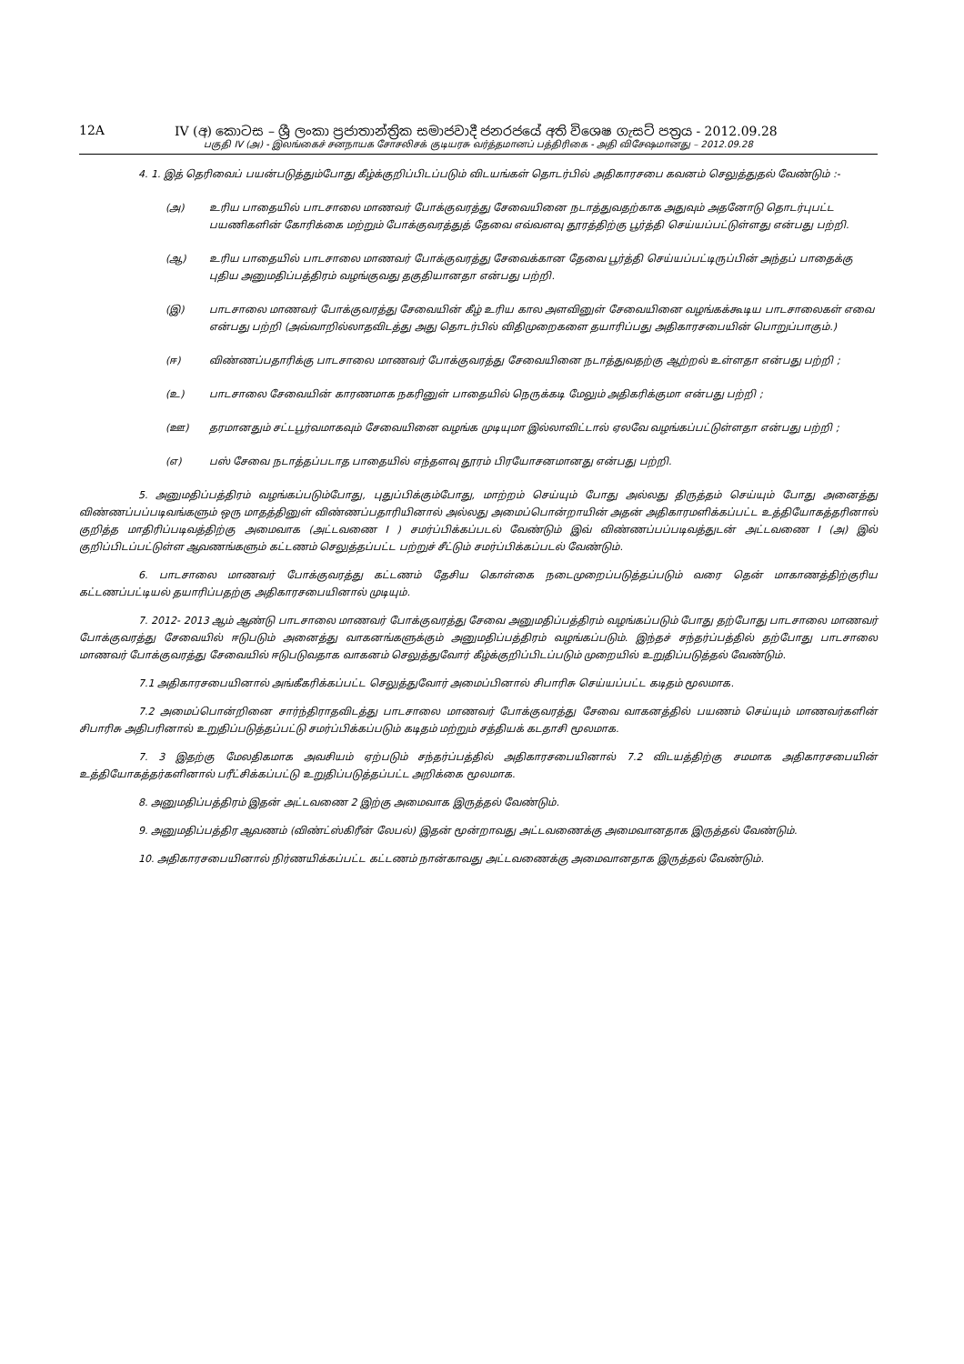12A IV (අ) කොටස – ශ්‍රී ලංකා ප්‍රජාතාන්ත්‍රික සමාජවාදී ජනරජයේ අති විශෙෂ ගැසට් පත්‍රය - 2012.09.28
பகுதி IV (அ) - இலங்கைச் சனநாயக சோசலிசக் குடியரசு வர்த்தமானப் பத்திரிகை - அதி விசேஷமானது – 2012.09.28
4. 1. இத் தெரிவைப் பயன்படுத்தும்போது கீழ்க்குறிப்பிடப்படும் விடயங்கள் தொடர்பில் அதிகாரசபை கவனம் செலுத்துதல் வேண்டும் :-
(அ) உரிய பாதையில் பாடசாலை மாணவர் போக்குவரத்து சேவையினை நடாத்துவதற்காக அதுவும் அதனோடு தொடர்புபட்ட பயணிகளின் கோரிக்கை மற்றும் போக்குவரத்துத் தேவை எவ்வளவு தூரத்திற்கு பூர்த்தி செய்யப்பட்டுள்ளது என்பது பற்றி.
(ஆ) உரிய பாதையில் பாடசாலை மாணவர் போக்குவரத்து சேவைக்கான தேவை பூர்த்தி செய்யப்பட்டிருப்பின் அந்தப் பாதைக்கு புதிய அனுமதிப்பத்திரம் வழங்குவது தகுதியானதா என்பது பற்றி.
(இ) பாடசாலை மாணவர் போக்குவரத்து சேவையின் கீழ் உரிய கால அளவினுள் சேவையினை வழங்கக்கூடிய பாடசாலைகள் எவை என்பது பற்றி (அவ்வாறில்லாதவிடத்து அது தொடர்பில் விதிமுறைகளை தயாரிப்பது அதிகாரசபையின் பொறுப்பாகும்.)
(ஈ) விண்ணப்பதாரிக்கு பாடசாலை மாணவர் போக்குவரத்து சேவையினை நடாத்துவதற்கு ஆற்றல் உள்ளதா என்பது பற்றி ;
(உ) பாடசாலை சேவையின் காரணமாக நகரினுள் பாதையில் நெருக்கடி மேலும் அதிகரிக்குமா என்பது பற்றி ;
(ஊ) தரமானதும் சட்டபூர்வமாகவும் சேவையினை வழங்க முடியுமா இல்லாவிட்டால் ஏலவே வழங்கப்பட்டுள்ளதா என்பது பற்றி ;
(எ) பஸ் சேவை நடாத்தப்படாத பாதையில் எந்தளவு தூரம் பிரயோசனமானது என்பது பற்றி.
5. அனுமதிப்பத்திரம் வழங்கப்படும்போது, புதுப்பிக்கும்போது, மாற்றம் செய்யும் போது அல்லது திருத்தம் செய்யும் போது அனைத்து விண்ணப்பப்படிவங்களும் ஒரு மாதத்தினுள் விண்ணப்பதாரியினால் அல்லது அமைப்பொன்றாயின் அதன் அதிகாரமளிக்கப்பட்ட உத்தியோகத்தரினால் குறித்த மாதிரிப்படிவத்திற்கு அமைவாக (அட்டவணை I ) சமர்ப்பிக்கப்படல் வேண்டும் இவ் விண்ணப்பப்படிவத்துடன் அட்டவணை I (அ) இல் குறிப்பிடப்பட்டுள்ள ஆவணங்களும் கட்டணம் செலுத்தப்பட்ட பற்றுச் சீட்டும் சமர்ப்பிக்கப்படல் வேண்டும்.
6. பாடசாலை மாணவர் போக்குவரத்து கட்டணம் தேசிய கொள்கை நடைமுறைப்படுத்தப்படும் வரை தென் மாகாணத்திற்குரிய கட்டணப்பட்டியல் தயாரிப்பதற்கு அதிகாரசபையினால் முடியும்.
7. 2012- 2013 ஆம் ஆண்டு பாடசாலை மாணவர் போக்குவரத்து சேவை அனுமதிப்பத்திரம் வழங்கப்படும் போது தற்போது பாடசாலை மாணவர் போக்குவரத்து சேவையில் ஈடுபடும் அனைத்து வாகனங்களுக்கும் அனுமதிப்பத்திரம் வழங்கப்படும். இந்தச் சந்தர்ப்பத்தில் தற்போது பாடசாலை மாணவர் போக்குவரத்து சேவையில் ஈடுபடுவதாக வாகனம் செலுத்துவோர் கீழ்க்குறிப்பிடப்படும் முறையில் உறுதிப்படுத்தல் வேண்டும்.
7.1 அதிகாரசபையினால் அங்கீகரிக்கப்பட்ட செலுத்துவோர் அமைப்பினால் சிபாரிசு செய்யப்பட்ட கடிதம் மூலமாக.
7.2 அமைப்பொன்றினை சார்ந்திராதவிடத்து பாடசாலை மாணவர் போக்குவரத்து சேவை வாகனத்தில் பயணம் செய்யும் மாணவர்களின் சிபாரிசு அதிபரினால் உறுதிப்படுத்தப்பட்டு சமர்ப்பிக்கப்படும் கடிதம் மற்றும் சத்தியக் கடதாசி மூலமாக.
7. 3 இதற்கு மேலதிகமாக அவசியம் ஏற்படும் சந்தர்ப்பத்தில் அதிகாரசபையினால் 7.2 விடயத்திற்கு சமமாக அதிகாரசபையின் உத்தியோகத்தர்களினால் பரீட்சிக்கப்பட்டு உறுதிப்படுத்தப்பட்ட அறிக்கை மூலமாக.
8. அனுமதிப்பத்திரம் இதன் அட்டவணை 2 இற்கு அமைவாக இருத்தல் வேண்டும்.
9. அனுமதிப்பத்திர ஆவணம் (விண்ட்ஸ்கிரீன் லேபல்) இதன் மூன்றாவது அட்டவணைக்கு அமைவானதாக இருத்தல் வேண்டும்.
10. அதிகாரசபையினால் நிர்ணயிக்கப்பட்ட கட்டணம் நான்காவது அட்டவணைக்கு அமைவானதாக இருத்தல் வேண்டும்.